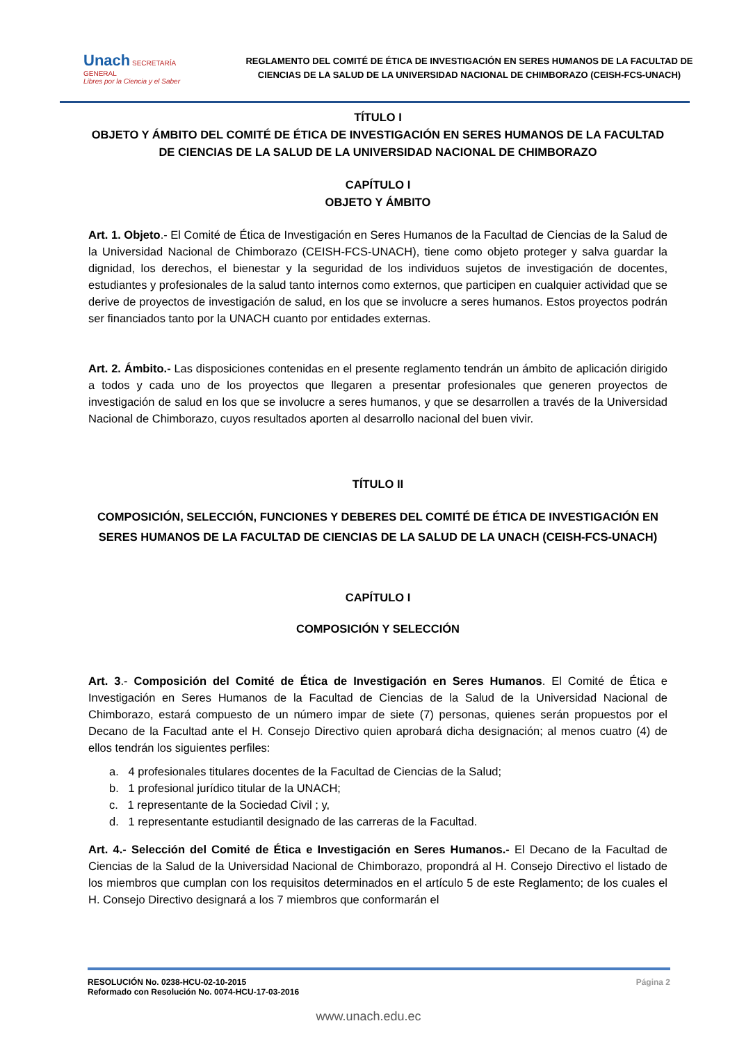Unach SECRETARÍA GENERAL
Libres por la Ciencia y el Saber
REGLAMENTO DEL COMITÉ DE ÉTICA DE INVESTIGACIÓN EN SERES HUMANOS DE LA FACULTAD DE CIENCIAS DE LA SALUD DE LA UNIVERSIDAD NACIONAL DE CHIMBORAZO (CEISH-FCS-UNACH)
TÍTULO I
OBJETO Y ÁMBITO DEL COMITÉ DE ÉTICA DE INVESTIGACIÓN EN SERES HUMANOS DE LA FACULTAD DE CIENCIAS DE LA SALUD DE LA UNIVERSIDAD NACIONAL DE CHIMBORAZO
CAPÍTULO I
OBJETO Y ÁMBITO
Art. 1. Objeto.- El Comité de Ética de Investigación en Seres Humanos de la Facultad de Ciencias de la Salud de la Universidad Nacional de Chimborazo (CEISH-FCS-UNACH), tiene como objeto proteger y salva guardar la dignidad, los derechos, el bienestar y la seguridad de los individuos sujetos de investigación de docentes, estudiantes y profesionales de la salud tanto internos como externos, que participen en cualquier actividad que se derive de proyectos de investigación de salud, en los que se involucre a seres humanos. Estos proyectos podrán ser financiados tanto por la UNACH cuanto por entidades externas.
Art. 2. Ámbito.- Las disposiciones contenidas en el presente reglamento tendrán un ámbito de aplicación dirigido a todos y cada uno de los proyectos que llegaren a presentar profesionales que generen proyectos de investigación de salud en los que se involucre a seres humanos, y que se desarrollen a través de la Universidad Nacional de Chimborazo, cuyos resultados aporten al desarrollo nacional del buen vivir.
TÍTULO II
COMPOSICIÓN, SELECCIÓN, FUNCIONES Y DEBERES DEL COMITÉ DE ÉTICA DE INVESTIGACIÓN EN SERES HUMANOS DE LA FACULTAD DE CIENCIAS DE LA SALUD DE LA UNACH (CEISH-FCS-UNACH)
CAPÍTULO I
COMPOSICIÓN Y SELECCIÓN
Art. 3.- Composición del Comité de Ética de Investigación en Seres Humanos. El Comité de Ética e Investigación en Seres Humanos de la Facultad de Ciencias de la Salud de la Universidad Nacional de Chimborazo, estará compuesto de un número impar de siete (7) personas, quienes serán propuestos por el Decano de la Facultad ante el H. Consejo Directivo quien aprobará dicha designación; al menos cuatro (4) de ellos tendrán los siguientes perfiles:
a. 4 profesionales titulares docentes de la Facultad de Ciencias de la Salud;
b. 1 profesional jurídico titular de la UNACH;
c. 1 representante de la Sociedad Civil ; y,
d. 1 representante estudiantil designado de las carreras de la Facultad.
Art. 4.- Selección del Comité de Ética e Investigación en Seres Humanos.- El Decano de la Facultad de Ciencias de la Salud de la Universidad Nacional de Chimborazo, propondrá al H. Consejo Directivo el listado de los miembros que cumplan con los requisitos determinados en el artículo 5 de este Reglamento; de los cuales el H. Consejo Directivo designará a los 7 miembros que conformarán el
RESOLUCIÓN No. 0238-HCU-02-10-2015
Reformado con Resolución No. 0074-HCU-17-03-2016
Página 2
www.unach.edu.ec